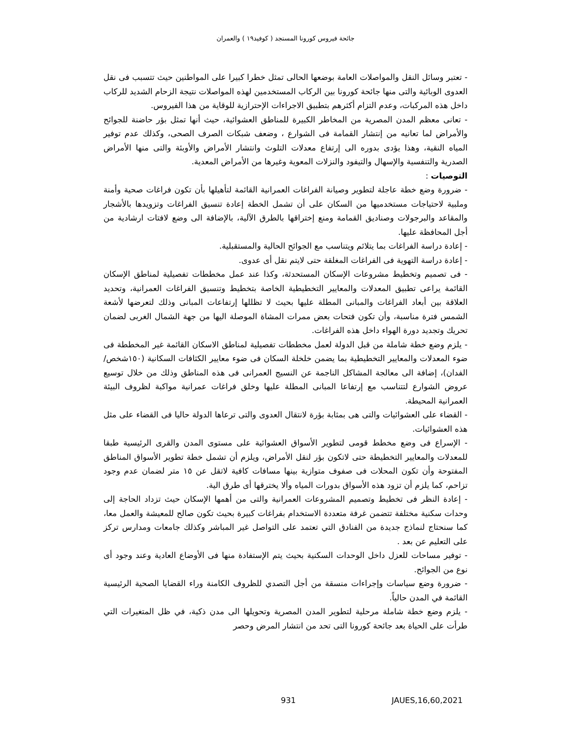جائحة فيروس كورونا المستجد ( كوفيد١٩ ) والعمران
- تعتبر وسائل النقل والمواصلات العامة بوضعها الحالى تمثل خطرا كبيرا على المواطنين حيث تتسبب فى نقل العدوى الوبائية والتى منها جائحة كورونا بين الركاب المستخدمين لهذه المواصلات نتيجة الزحام الشديد للركاب داخل هذه المركبات، وعدم التزام أكثرهم بتطبيق الاجراءات الإحترازية للوقاية من هذا الفيروس.
- تعانى معظم المدن المصرية من المخاطر الكبيرة للمناطق العشوائية، حيث أنها تمثل بؤر حاضنة للجوائح والأمراض لما تعانيه من إنتشار القمامة فى الشوارع ، وضعف شبكات الصرف الصحى، وكذلك عدم توفير المياه النقية، وهذا يؤدى بدوره الى إرتفاع معدلات التلوث وانتشار الأمراض والأوبئة والتى منها الأمراض الصدرية والتنفسية والإسهال والتيفود والنزلات المعوية وغيرها من الأمراض المعدية.
التوصيات :
- ضرورة وضع خطة عاجلة لتطوير وصيانة الفراغات العمرانية القائمة لتأهيلها بأن تكون فراغات صحية وأمنة وملبية لاحتياجات مستخدميها من السكان على أن تشمل الخطة إعادة تنسيق الفراغات وتزويدها بالأشجار والمقاعد والبرجولات وصناديق القمامة ومنع إختراقها بالطرق الآلية، بالإضافة الى وضع لافتات ارشادية من أجل المحافظة عليها.
- إعادة دراسة الفراغات بما يتلائم ويتناسب مع الجوائح الحالية والمستقبلية.
- إعادة دراسة التهوية فى الفراغات المغلقة حتى لايتم نقل أى عدوى.
- فى تصميم وتخطيط مشروعات الإسكان المستحدثة، وكذا عند عمل مخططات تفصيلية لمناطق الإسكان القائمة يراعى تطبيق المعدلات والمعايير التخطيطية الخاصة بتخطيط وتنسيق الفراغات العمرانية، وتحديد العلاقة بين أبعاد الفراغات والمبانى المطلة عليها بحيث لا تظللها إرتفاعات المبانى وذلك لتعرضها لأشعة الشمس فترة مناسبة، وأن تكون فتحات بعض ممرات المشاة الموصلة اليها من جهة الشمال الغربى لضمان تحريك وتجديد دورة الهواء داخل هذه الفراغات.
- يلزم وضع خطة شاملة من قبل الدولة لعمل مخططات تفصيلية لمناطق الاسكان القائمة غير المخططة فى ضوء المعدلات والمعايير التخطيطية بما يضمن خلخلة السكان فى ضوء معايير الكثافات السكانية (١٥٠شخص/ الفدان)، إضافة الى معالجة المشاكل الناجمة عن النسيج العمرانى فى هذه المناطق وذلك من خلال توسيع عروض الشوارع لتتناسب مع إرتفاعا المبانى المطلة عليها وخلق فراغات عمرانية مواكبة لظروف البيئة العمرانية المحيطة.
- القضاء على العشوائيات والتى هى بمثابة بؤرة لانتقال العدوى والتى ترعاها الدولة حاليا فى القضاء على مثل هذه العشوائيات.
- الإسراع فى وضع مخطط قومى لتطوير الأسواق العشوائية على مستوى المدن والقرى الرئيسية طبقا للمعدلات والمعايير التخطيطة حتى لاتكون بؤر لنقل الأمراض، ويلزم أن تشمل خطة تطوير الأسواق المناطق المفتوحة وأن تكون المحلات فى صفوف متوازية بينها مسافات كافية لاتقل عن ١٥ متر لضمان عدم وجود تزاحم، كما يلزم أن تزود هذه الأسواق بدورات المياه وألا يخترقها أى طرق الية.
- إعادة النظر فى تخطيط وتصميم المشروعات العمرانية والتى من أهمها الإسكان حيث تزداد الحاجة إلى وحدات سكنية مختلفة تتضمن غرفة متعددة الاستخدام بفراغات كبيرة بحيث تكون صالح للمعيشة والعمل معا، كما سنحتاج لنماذج جديدة من الفنادق التي تعتمد على التواصل غير المباشر وكذلك جامعات ومدارس تركز على التعليم عن بعد .
- توفير مساحات للعزل داخل الوحدات السكنية بحيث يتم الإستفادة منها فى الأوضاع العادية وعند وجود أى نوع من الجوائح.
- ضرورة وضع سياسات وإجراءات منسقة من أجل التصدي للظروف الكامنة وراء القضايا الصحية الرئيسية القائمة في المدن حالياً.
- يلزم وضع خطة شاملة مرحلية لتطوير المدن المصرية وتحويلها الى مدن ذكية، في ظل المتغيرات التي طرأت على الحياة بعد جائحة كورونا التى تحد من انتشار المرض وحصر
931 JAUES,16,60,2021